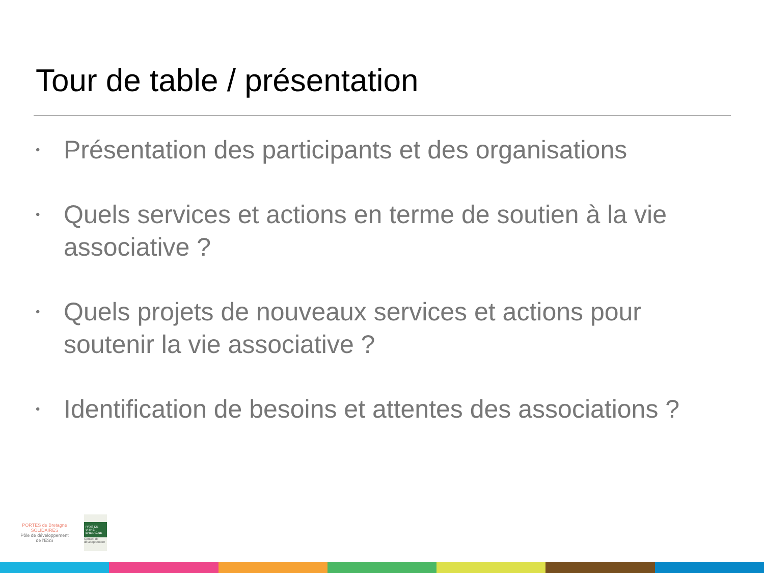Tour de table / présentation
• Présentation des participants et des organisations
• Quels services et actions en terme de soutien à la vie associative ?
• Quels projets de nouveaux services et actions pour soutenir la vie associative ?
• Identification de besoins et attentes des associations ?
PORTES de Bretagne SOLIDAIRES
Pôle de développement de l'ESS
PAYS DE VITRÉ BRETAGNE
Conseil de développement